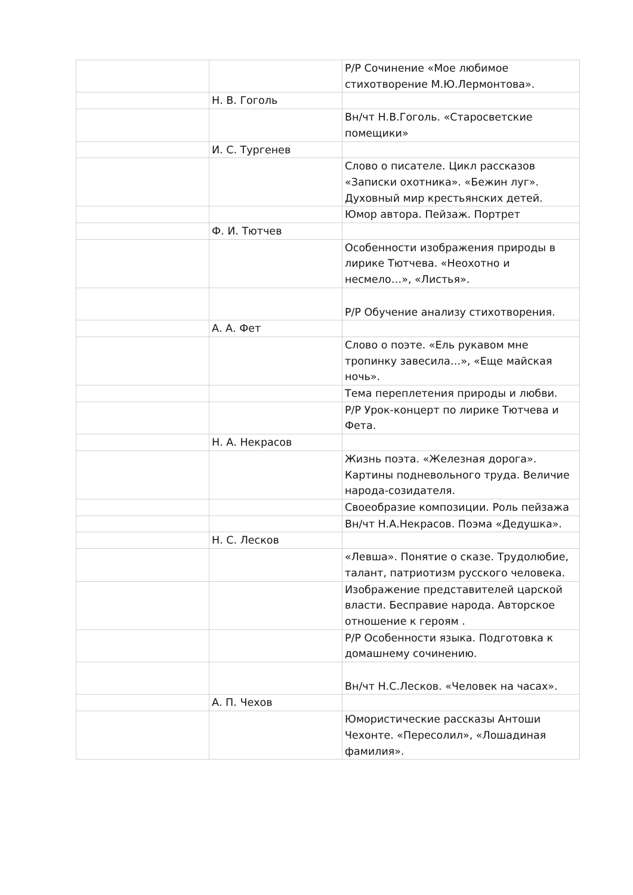| | | Р/Р Сочинение «Мое любимое стихотворение М.Ю.Лермонтова». |
| | Н. В. Гоголь | |
| | | Вн/чт Н.В.Гоголь. «Старосветские помещики» |
| | И. С. Тургенев | |
| | | Слово о писателе. Цикл рассказов «Записки охотника». «Бежин луг». Духовный мир крестьянских детей. |
| | | Юмор автора. Пейзаж. Портрет |
| | Ф. И. Тютчев | |
| | | Особенности изображения природы в лирике Тютчева. «Неохотно и несмело…», «Листья». |
| | | Р/Р Обучение анализу стихотворения. |
| | А. А. Фет | |
| | | Слово о поэте. «Ель рукавом мне тропинку завесила…», «Еще майская ночь». |
| | | Тема переплетения природы и любви. |
| | | Р/Р Урок-концерт по лирике Тютчева и Фета. |
| | Н. А. Некрасов | |
| | | Жизнь поэта. «Железная дорога». Картины подневольного труда. Величие народа-созидателя. |
| | | Своеобразие композиции. Роль пейзажа |
| | | Вн/чт Н.А.Некрасов. Поэма «Дедушка». |
| | Н. С. Лесков | |
| | | «Левша». Понятие о сказе. Трудолюбие, талант, патриотизм русского человека. |
| | | Изображение представителей царской власти. Бесправие народа. Авторское отношение к героям . |
| | | Р/Р Особенности языка. Подготовка к домашнему сочинению. |
| | | Вн/чт Н.С.Лесков. «Человек на часах». |
| | А. П. Чехов | |
| | | Юмористические рассказы Антоши Чехонте. «Пересолил», «Лошадиная фамилия». |